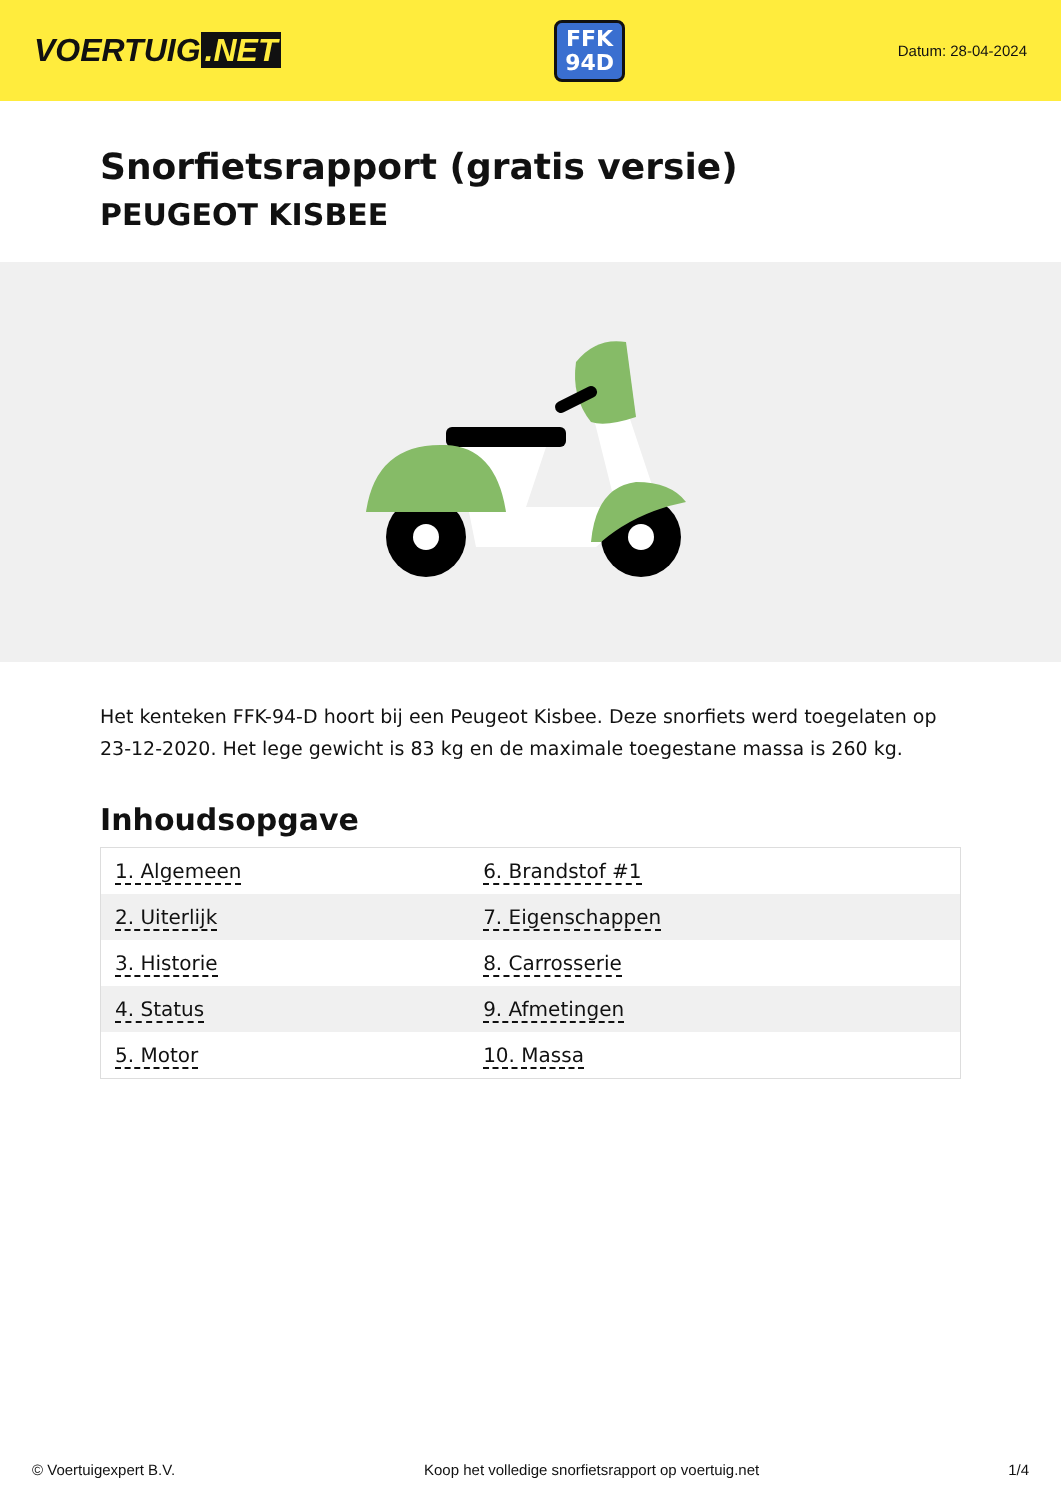VOERTUIG.NET
FFK
94D
Datum: 28-04-2024
Snorfietsrapport (gratis versie)
PEUGEOT KISBEE
Het kenteken FFK-94-D hoort bij een Peugeot Kisbee. Deze snorfiets werd toegelaten op 23-12-2020. Het lege gewicht is 83 kg en de maximale toegestane massa is 260 kg.
Inhoudsopgave
| 1. Algemeen | 6. Brandstof #1 |
| 2. Uiterlijk | 7. Eigenschappen |
| 3. Historie | 8. Carrosserie |
| 4. Status | 9. Afmetingen |
| 5. Motor | 10. Massa |
© Voertuigexpert B.V. Koop het volledige snorfietsrapport op voertuig.net 1/4